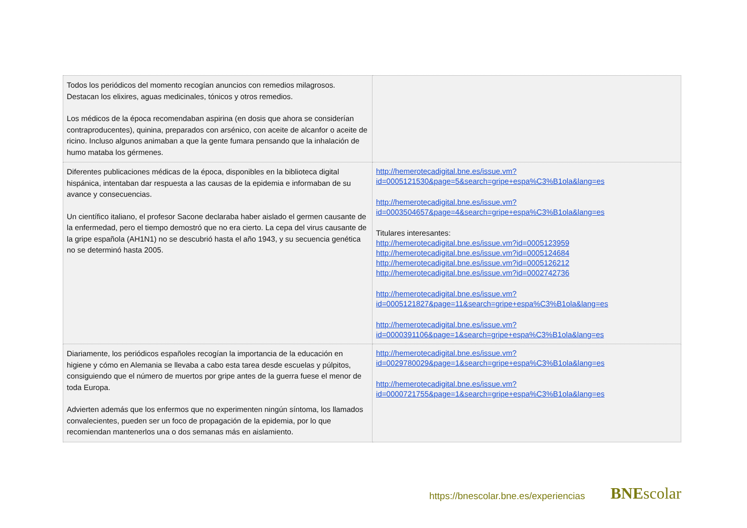| Todos los periódicos del momento recogían anuncios con remedios milagrosos. Destacan los elixires, aguas medicinales, tónicos y otros remedios. Los médicos de la época recomendaban aspirina (en dosis que ahora se considerían contraproducentes), quinina, preparados con arsénico, con aceite de alcanfor o aceite de ricino. Incluso algunos animaban a que la gente fumara pensando que la inhalación de humo mataba los gérmenes. | |
| Diferentes publicaciones médicas de la época, disponibles en la biblioteca digital hispánica, intentaban dar respuesta a las causas de la epidemia e informaban de su avance y consecuencias. Un científico italiano, el profesor Sacone declaraba haber aislado el germen causante de la enfermedad, pero el tiempo demostró que no era cierto. La cepa del virus causante de la gripe española (AH1N1) no se descubrió hasta el año 1943, y su secuencia genética no se determinó hasta 2005. | http://hemerotecadigital.bne.es/issue.vm? id=0005121530&page=5&search=gripe+espa%C3%B1ola&lang=es http://hemerotecadigital.bne.es/issue.vm? id=0003504657&page=4&search=gripe+espa%C3%B1ola&lang=es Titulares interesantes: http://hemerotecadigital.bne.es/issue.vm?id=0005123959 http://hemerotecadigital.bne.es/issue.vm?id=0005124684 http://hemerotecadigital.bne.es/issue.vm?id=0005126212 http://hemerotecadigital.bne.es/issue.vm?id=0002742736 http://hemerotecadigital.bne.es/issue.vm? id=0005121827&page=11&search=gripe+espa%C3%B1ola&lang=es http://hemerotecadigital.bne.es/issue.vm? id=0000391106&page=1&search=gripe+espa%C3%B1ola&lang=es |
| Diariamente, los periódicos españoles recogían la importancia de la educación en higiene y cómo en Alemania se llevaba a cabo esta tarea desde escuelas y púlpitos, consiguiendo que el número de muertos por gripe antes de la guerra fuese el menor de toda Europa. Advierten además que los enfermos que no experimenten ningún síntoma, los llamados convalecientes, pueden ser un foco de propagación de la epidemia, por lo que recomiendan mantenerlos una o dos semanas más en aislamiento. | http://hemerotecadigital.bne.es/issue.vm? id=0029780029&page=1&search=gripe+espa%C3%B1ola&lang=es http://hemerotecadigital.bne.es/issue.vm? id=0000721755&page=1&search=gripe+espa%C3%B1ola&lang=es |
https://bnescolar.bne.es/experiencias
BNEscolar